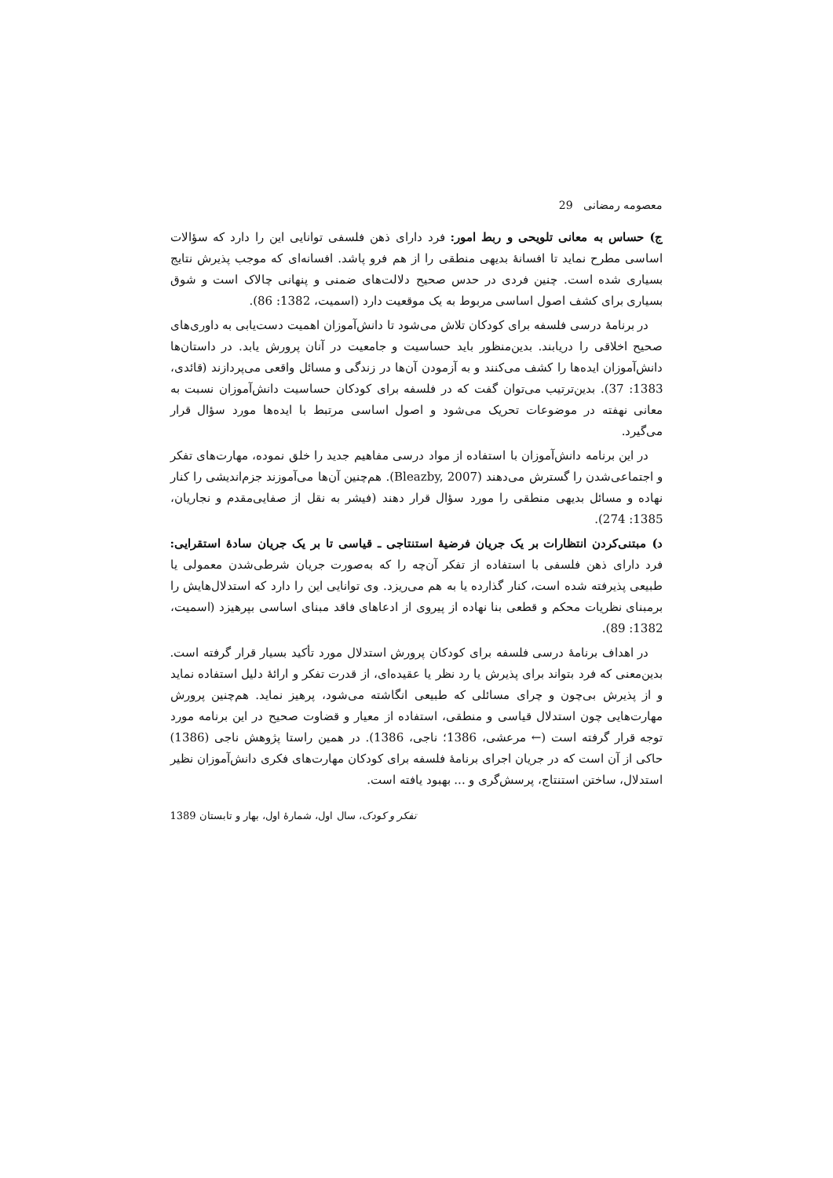معصومه رمضانی 29
ج) حساس به معانی تلویحی و ربط امور: فرد دارای ذهن فلسفی توانایی این را دارد که سؤالات اساسی مطرح نماید تا افسانهٔ بدیهی منطقی را از هم فرو پاشد. افسانه‌ای که موجب پذیرش نتایج بسیاری شده است. چنین فردی در حدس صحیح دلالت‌های ضمنی و پنهانی چالاک است و شوق بسیاری برای کشف اصول اساسی مربوط به یک موقعیت دارد (اسمیت، 1382: 86).
در برنامهٔ درسی فلسفه برای کودکان تلاش می‌شود تا دانش‌آموزان اهمیت دست‌یابی به داوری‌های صحیح اخلاقی را دریابند. بدین‌منظور باید حساسیت و جامعیت در آنان پرورش یابد. در داستان‌ها دانش‌آموزان ایده‌ها را کشف می‌کنند و به آزمودن آن‌ها در زندگی و مسائل واقعی می‌پردازند (قائدی، 1383: 37). بدین‌ترتیب می‌توان گفت که در فلسفه برای کودکان حساسیت دانش‌آموزان نسبت به معانی نهفته در موضوعات تحریک می‌شود و اصول اساسی مرتبط با ایده‌ها مورد سؤال قرار می‌گیرد.
در این برنامه دانش‌آموزان با استفاده از مواد درسی مفاهیم جدید را خلق نموده، مهارت‌های تفکر و اجتماعی‌شدن را گسترش می‌دهند (Bleazby, 2007). هم‌چنین آن‌ها می‌آموزند جزم‌اندیشی را کنار نهاده و مسائل بدیهی منطقی را مورد سؤال قرار دهند (فیشر به نقل از صفایی‌مقدم و نجاریان، 1385: 274).
د) مبتنی‌کردن انتظارات بر یک جریان فرضیهٔ استنتاجی ـ قیاسی تا بر یک جریان سادهٔ استقرایی: فرد دارای ذهن فلسفی با استفاده از تفکر آن‌چه را که به‌صورت جریان شرطی‌شدن معمولی یا طبیعی پذیرفته شده است، کنار گذارده یا به هم می‌ریزد. وی توانایی این را دارد که استدلال‌هایش را برمبنای نظریات محکم و قطعی بنا نهاده از پیروی از ادعاهای فاقد مبنای اساسی بپرهیزد (اسمیت، 1382: 89).
در اهداف برنامهٔ درسی فلسفه برای کودکان پرورش استدلال مورد تأکید بسیار قرار گرفته است. بدین‌معنی که فرد بتواند برای پذیرش یا رد نظر یا عقیده‌ای، از قدرت تفکر و ارائهٔ دلیل استفاده نماید و از پذیرش بی‌چون و چرای مسائلی که طبیعی انگاشته می‌شود، پرهیز نماید. هم‌چنین پرورش مهارت‌هایی چون استدلال قیاسی و منطقی، استفاده از معیار و قضاوت صحیح در این برنامه مورد توجه قرار گرفته است (← مرعشی، 1386؛ ناجی، 1386). در همین راستا پژوهش ناجی (1386) حاکی از آن است که در جریان اجرای برنامهٔ فلسفه برای کودکان مهارت‌های فکری دانش‌آموزان نظیر استدلال، ساختن استنتاج، پرسش‌گری و ... بهبود یافته است.
تفکر و کودک، سال اول، شمارهٔ اول، بهار و تابستان 1389